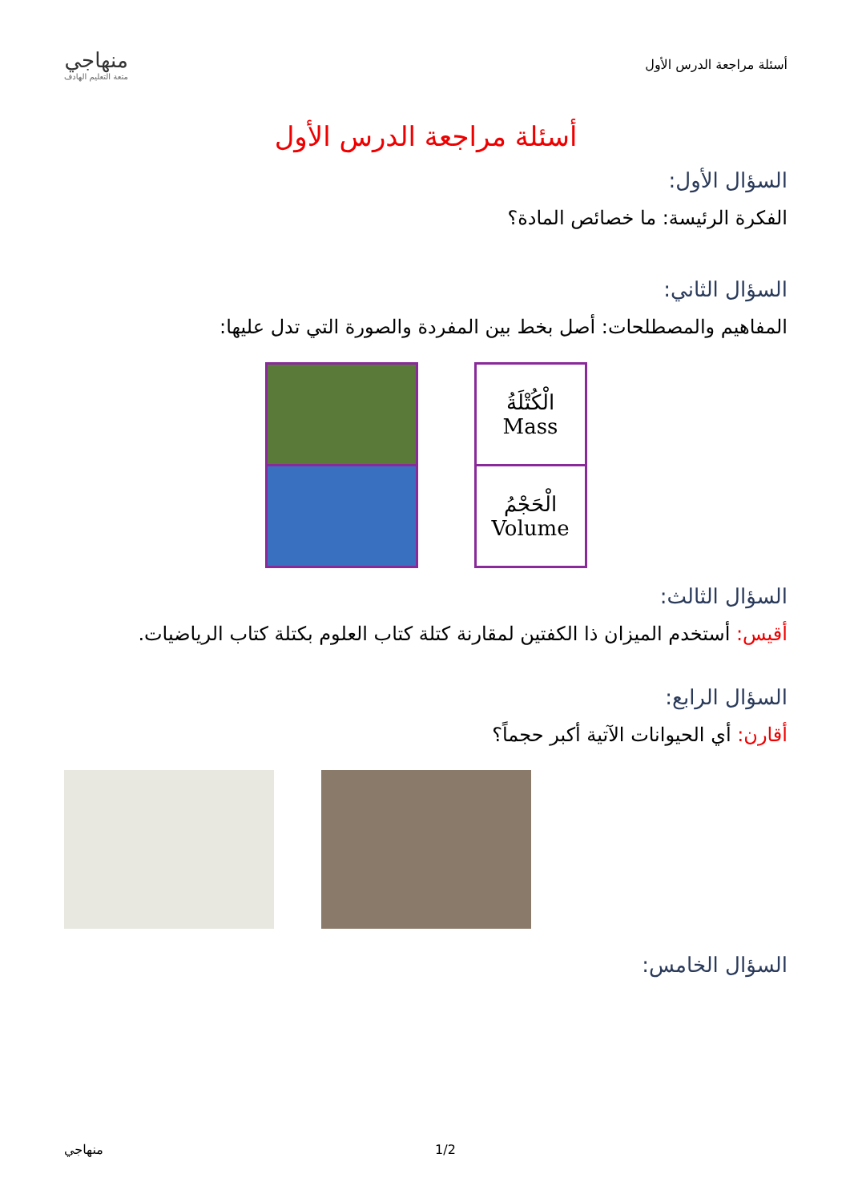أسئلة مراجعة الدرس الأول
منهاجي
متعة التعليم الهادف
أسئلة مراجعة الدرس الأول
السؤال الأول:
الفكرة الرئيسة: ما خصائص المادة؟
السؤال الثاني:
المفاهيم والمصطلحات: أصل بخط بين المفردة والصورة التي تدل عليها:
الْكُتْلَةُ
Mass
الْحَجْمُ
Volume
السؤال الثالث:
أقيس: أستخدم الميزان ذا الكفتين لمقارنة كتلة كتاب العلوم بكتلة كتاب الرياضيات.
السؤال الرابع:
أقارن: أي الحيوانات الآتية أكبر حجماً؟
السؤال الخامس:
منهاجي 1/2